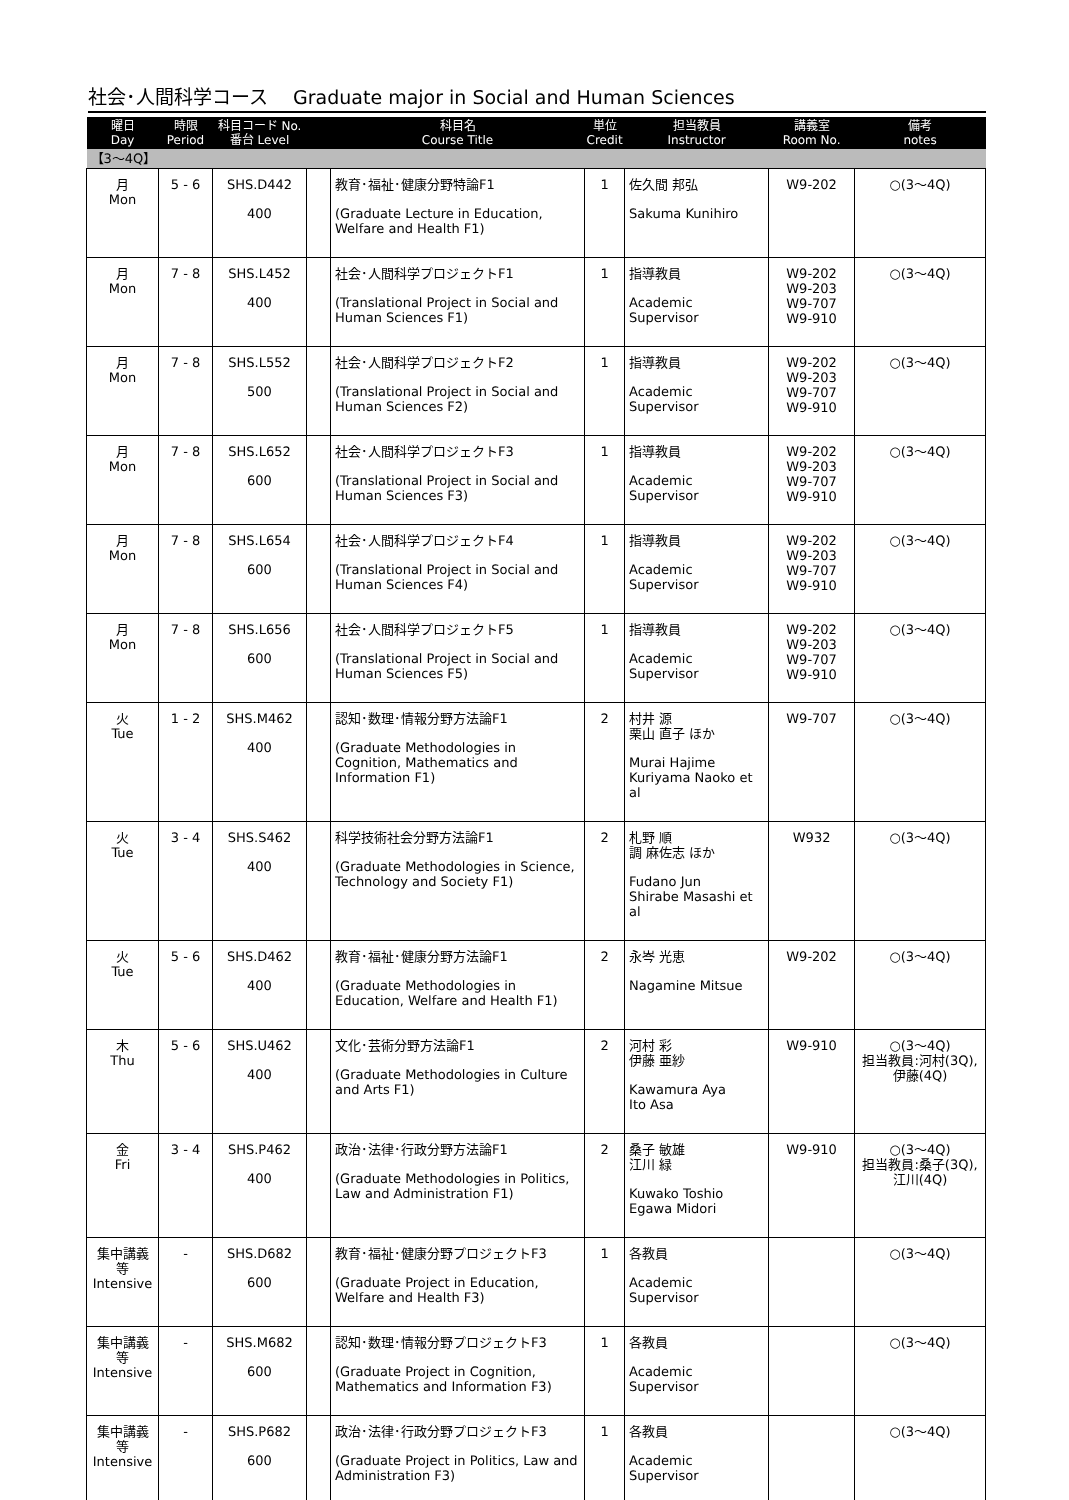社会･人間科学コース　 Graduate major in Social and Human Sciences
| 曜日 Day | 時限 Period | 科目コード No. 番台 Level | | 科目名 Course Title | 単位 Credit | 担当教員 Instructor | 講義室 Room No. | 備考 notes |
| --- | --- | --- | --- | --- | --- | --- | --- | --- |
| 【3～4Q】 | | | | | | | | |
| 月 Mon | 5 - 6 | SHS.D442 400 | | 教育･福祉･健康分野特論F1 (Graduate Lecture in Education, Welfare and Health F1) | 1 | 佐久間 邦弘 Sakuma Kunihiro | W9-202 | ○(3～4Q) |
| 月 Mon | 7 - 8 | SHS.L452 400 | | 社会･人間科学プロジェクトF1 (Translational Project in Social and Human Sciences F1) | 1 | 指導教員 Academic Supervisor | W9-202 W9-203 W9-707 W9-910 | ○(3～4Q) |
| 月 Mon | 7 - 8 | SHS.L552 500 | | 社会･人間科学プロジェクトF2 (Translational Project in Social and Human Sciences F2) | 1 | 指導教員 Academic Supervisor | W9-202 W9-203 W9-707 W9-910 | ○(3～4Q) |
| 月 Mon | 7 - 8 | SHS.L652 600 | | 社会･人間科学プロジェクトF3 (Translational Project in Social and Human Sciences F3) | 1 | 指導教員 Academic Supervisor | W9-202 W9-203 W9-707 W9-910 | ○(3～4Q) |
| 月 Mon | 7 - 8 | SHS.L654 600 | | 社会･人間科学プロジェクトF4 (Translational Project in Social and Human Sciences F4) | 1 | 指導教員 Academic Supervisor | W9-202 W9-203 W9-707 W9-910 | ○(3～4Q) |
| 月 Mon | 7 - 8 | SHS.L656 600 | | 社会･人間科学プロジェクトF5 (Translational Project in Social and Human Sciences F5) | 1 | 指導教員 Academic Supervisor | W9-202 W9-203 W9-707 W9-910 | ○(3～4Q) |
| 火 Tue | 1 - 2 | SHS.M462 400 | | 認知･数理･情報分野方法論F1 (Graduate Methodologies in Cognition, Mathematics and Information F1) | 2 | 村井 源 栗山 直子 ほか Murai Hajime Kuriyama Naoko et al | W9-707 | ○(3～4Q) |
| 火 Tue | 3 - 4 | SHS.S462 400 | | 科学技術社会分野方法論F1 (Graduate Methodologies in Science, Technology and Society F1) | 2 | 札野 順 調 麻佐志 ほか Fudano Jun Shirabe Masashi et al | W932 | ○(3～4Q) |
| 火 Tue | 5 - 6 | SHS.D462 400 | | 教育･福祉･健康分野方法論F1 (Graduate Methodologies in Education, Welfare and Health F1) | 2 | 永岑 光恵 Nagamine Mitsue | W9-202 | ○(3～4Q) |
| 木 Thu | 5 - 6 | SHS.U462 400 | | 文化･芸術分野方法論F1 (Graduate Methodologies in Culture and Arts F1) | 2 | 河村 彩 伊藤 亜紗 Kawamura Aya Ito Asa | W9-910 | ○(3～4Q) 担当教員:河村(3Q), 伊藤(4Q) |
| 金 Fri | 3 - 4 | SHS.P462 400 | | 政治･法律･行政分野方法論F1 (Graduate Methodologies in Politics, Law and Administration F1) | 2 | 桑子 敏雄 江川 緑 Kuwako Toshio Egawa Midori | W9-910 | ○(3～4Q) 担当教員:桑子(3Q), 江川(4Q) |
| 集中講義等 Intensive | - | SHS.D682 600 | | 教育･福祉･健康分野プロジェクトF3 (Graduate Project in Education, Welfare and Health F3) | 1 | 各教員 Academic Supervisor | | ○(3～4Q) |
| 集中講義等 Intensive | - | SHS.M682 600 | | 認知･数理･情報分野プロジェクトF3 (Graduate Project in Cognition, Mathematics and Information F3) | 1 | 各教員 Academic Supervisor | | ○(3～4Q) |
| 集中講義等 Intensive | - | SHS.P682 600 | | 政治･法律･行政分野プロジェクトF3 (Graduate Project in Politics, Law and Administration F3) | 1 | 各教員 Academic Supervisor | | ○(3～4Q) |